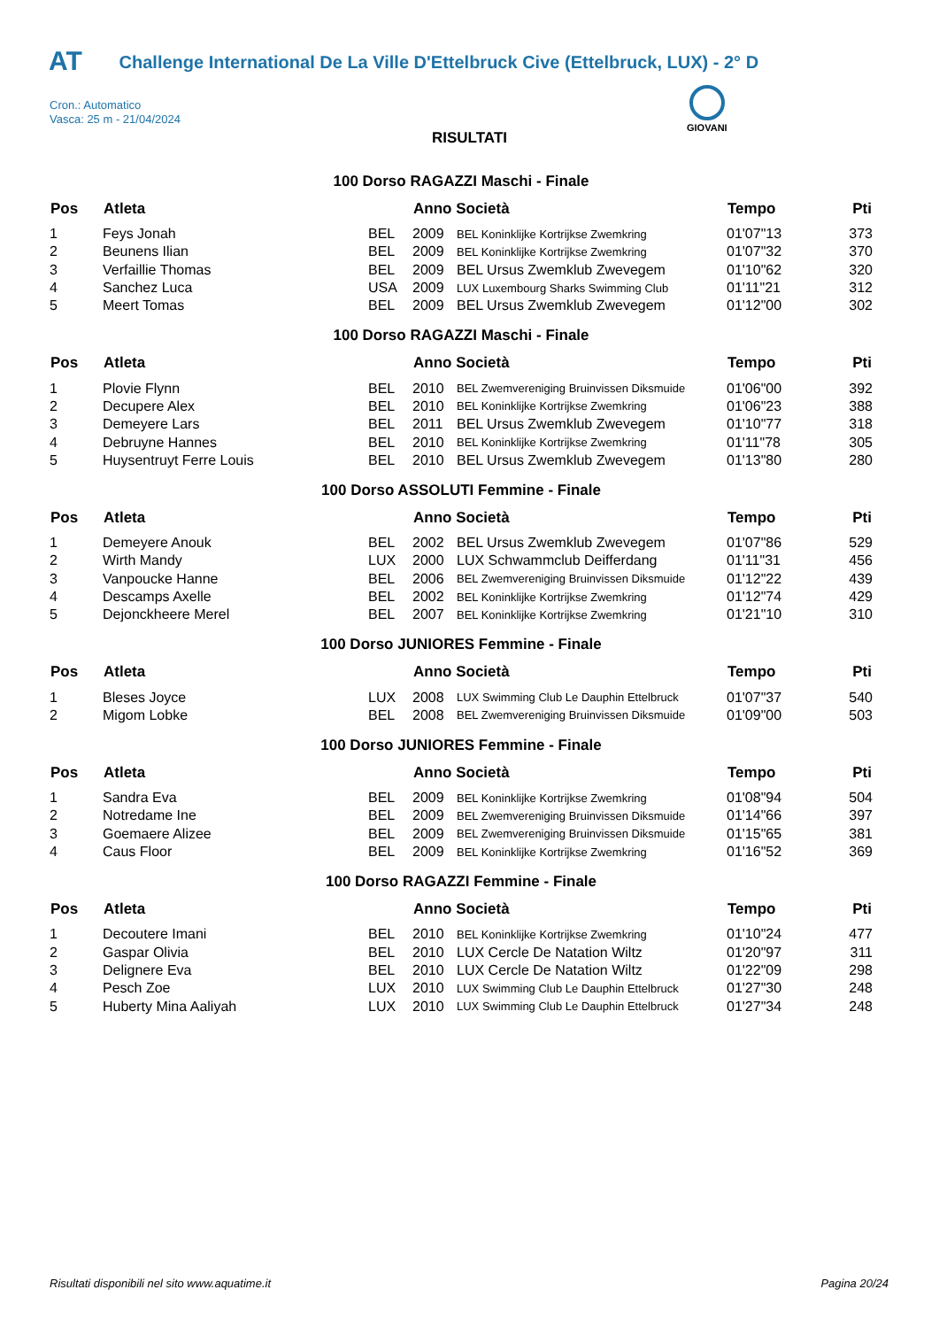AT Challenge International De La Ville D'Ettelbruck Cive (Ettelbruck, LUX) - 2° D
Cron.: Automatico
Vasca: 25 m - 21/04/2024
GIOVANI
RISULTATI
100 Dorso RAGAZZI Maschi - Finale
| Pos | Atleta | | Anno Società | | Tempo | Pti |
| --- | --- | --- | --- | --- | --- | --- |
| 1 | Feys Jonah | BEL | 2009 | BEL Koninklijke Kortrijkse Zwemkring | 01'07"13 | 373 |
| 2 | Beunens Ilian | BEL | 2009 | BEL Koninklijke Kortrijkse Zwemkring | 01'07"32 | 370 |
| 3 | Verfaillie Thomas | BEL | 2009 | BEL Ursus Zwemklub Zwevegem | 01'10"62 | 320 |
| 4 | Sanchez Luca | USA | 2009 | LUX Luxembourg Sharks Swimming Club | 01'11"21 | 312 |
| 5 | Meert Tomas | BEL | 2009 | BEL Ursus Zwemklub Zwevegem | 01'12"00 | 302 |
100 Dorso RAGAZZI Maschi - Finale
| Pos | Atleta | | Anno Società | | Tempo | Pti |
| --- | --- | --- | --- | --- | --- | --- |
| 1 | Plovie Flynn | BEL | 2010 | BEL Zwemvereniging Bruinvissen Diksmuide | 01'06"00 | 392 |
| 2 | Decupere Alex | BEL | 2010 | BEL Koninklijke Kortrijkse Zwemkring | 01'06"23 | 388 |
| 3 | Demeyere Lars | BEL | 2011 | BEL Ursus Zwemklub Zwevegem | 01'10"77 | 318 |
| 4 | Debruyne Hannes | BEL | 2010 | BEL Koninklijke Kortrijkse Zwemkring | 01'11"78 | 305 |
| 5 | Huysentruyt Ferre Louis | BEL | 2010 | BEL Ursus Zwemklub Zwevegem | 01'13"80 | 280 |
100 Dorso ASSOLUTI Femmine - Finale
| Pos | Atleta | | Anno Società | | Tempo | Pti |
| --- | --- | --- | --- | --- | --- | --- |
| 1 | Demeyere Anouk | BEL | 2002 | BEL Ursus Zwemklub Zwevegem | 01'07"86 | 529 |
| 2 | Wirth Mandy | LUX | 2000 | LUX Schwammclub Deifferdang | 01'11"31 | 456 |
| 3 | Vanpoucke Hanne | BEL | 2006 | BEL Zwemvereniging Bruinvissen Diksmuide | 01'12"22 | 439 |
| 4 | Descamps Axelle | BEL | 2002 | BEL Koninklijke Kortrijkse Zwemkring | 01'12"74 | 429 |
| 5 | Dejonckheere Merel | BEL | 2007 | BEL Koninklijke Kortrijkse Zwemkring | 01'21"10 | 310 |
100 Dorso JUNIORES Femmine - Finale
| Pos | Atleta | | Anno Società | | Tempo | Pti |
| --- | --- | --- | --- | --- | --- | --- |
| 1 | Bleses Joyce | LUX | 2008 | LUX Swimming Club Le Dauphin Ettelbruck | 01'07"37 | 540 |
| 2 | Migom Lobke | BEL | 2008 | BEL Zwemvereniging Bruinvissen Diksmuide | 01'09"00 | 503 |
100 Dorso JUNIORES Femmine - Finale
| Pos | Atleta | | Anno Società | | Tempo | Pti |
| --- | --- | --- | --- | --- | --- | --- |
| 1 | Sandra Eva | BEL | 2009 | BEL Koninklijke Kortrijkse Zwemkring | 01'08"94 | 504 |
| 2 | Notredame Ine | BEL | 2009 | BEL Zwemvereniging Bruinvissen Diksmuide | 01'14"66 | 397 |
| 3 | Goemaere Alizee | BEL | 2009 | BEL Zwemvereniging Bruinvissen Diksmuide | 01'15"65 | 381 |
| 4 | Caus Floor | BEL | 2009 | BEL Koninklijke Kortrijkse Zwemkring | 01'16"52 | 369 |
100 Dorso RAGAZZI Femmine - Finale
| Pos | Atleta | | Anno Società | | Tempo | Pti |
| --- | --- | --- | --- | --- | --- | --- |
| 1 | Decoutere Imani | BEL | 2010 | BEL Koninklijke Kortrijkse Zwemkring | 01'10"24 | 477 |
| 2 | Gaspar Olivia | BEL | 2010 | LUX Cercle De Natation Wiltz | 01'20"97 | 311 |
| 3 | Delignere Eva | BEL | 2010 | LUX Cercle De Natation Wiltz | 01'22"09 | 298 |
| 4 | Pesch Zoe | LUX | 2010 | LUX Swimming Club Le Dauphin Ettelbruck | 01'27"30 | 248 |
| 5 | Huberty Mina Aaliyah | LUX | 2010 | LUX Swimming Club Le Dauphin Ettelbruck | 01'27"34 | 248 |
Risultati disponibili nel sito www.aquatime.it Pagina 20/24